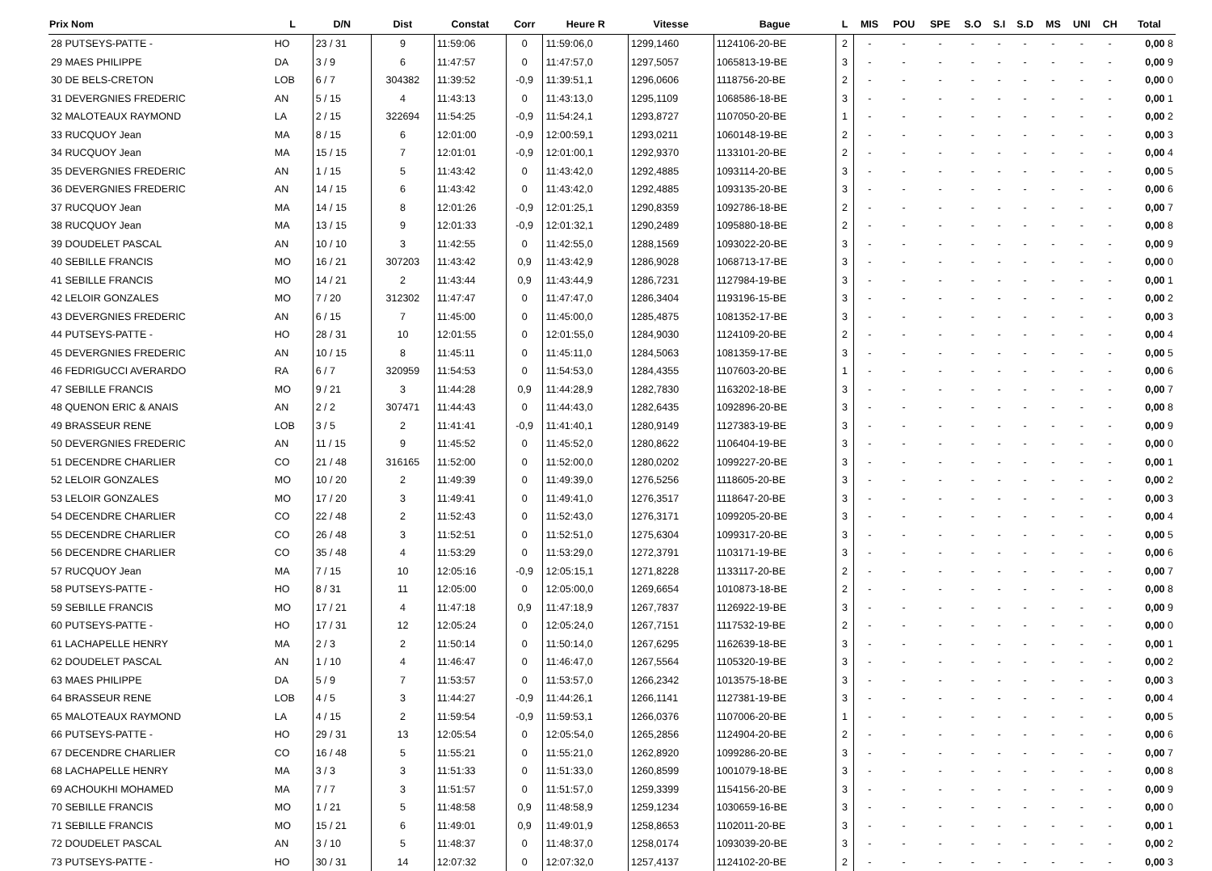| Prix Nom | L | D/N | Dist | Constat | Corr | Heure R | Vitesse | Bague | L | MIS | POU | SPE | S.O | S.I | S.D | MS | UNI | CH | Total |
| --- | --- | --- | --- | --- | --- | --- | --- | --- | --- | --- | --- | --- | --- | --- | --- | --- | --- | --- | --- |
| 28 PUTSEYS-PATTE - | HO | 23 / 31 | 9 | 11:59:06 | 0 | 11:59:06,0 | 1299,1460 | 1124106-20-BE | 2 | - | - | - | - | - | - | - | - | - | 0,00 8 |
| 29 MAES PHILIPPE | DA | 3 / 9 | 6 | 11:47:57 | 0 | 11:47:57,0 | 1297,5057 | 1065813-19-BE | 3 | - | - | - | - | - | - | - | - | - | 0,00 9 |
| 30 DE BELS-CRETON | LOB | 6 / 7 | 304382 | 11:39:52 | -0,9 | 11:39:51,1 | 1296,0606 | 1118756-20-BE | 2 | - | - | - | - | - | - | - | - | - | 0,00 0 |
| 31 DEVERGNIES FREDERIC | AN | 5 / 15 | 4 | 11:43:13 | 0 | 11:43:13,0 | 1295,1109 | 1068586-18-BE | 3 | - | - | - | - | - | - | - | - | - | 0,00 1 |
| 32 MALOTEAUX RAYMOND | LA | 2 / 15 | 322694 | 11:54:25 | -0,9 | 11:54:24,1 | 1293,8727 | 1107050-20-BE | 1 | - | - | - | - | - | - | - | - | - | 0,00 2 |
| 33 RUCQUOY Jean | MA | 8 / 15 | 6 | 12:01:00 | -0,9 | 12:00:59,1 | 1293,0211 | 1060148-19-BE | 2 | - | - | - | - | - | - | - | - | - | 0,00 3 |
| 34 RUCQUOY Jean | MA | 15 / 15 | 7 | 12:01:01 | -0,9 | 12:01:00,1 | 1292,9370 | 1133101-20-BE | 2 | - | - | - | - | - | - | - | - | - | 0,00 4 |
| 35 DEVERGNIES FREDERIC | AN | 1 / 15 | 5 | 11:43:42 | 0 | 11:43:42,0 | 1292,4885 | 1093114-20-BE | 3 | - | - | - | - | - | - | - | - | - | 0,00 5 |
| 36 DEVERGNIES FREDERIC | AN | 14 / 15 | 6 | 11:43:42 | 0 | 11:43:42,0 | 1292,4885 | 1093135-20-BE | 3 | - | - | - | - | - | - | - | - | - | 0,00 6 |
| 37 RUCQUOY Jean | MA | 14 / 15 | 8 | 12:01:26 | -0,9 | 12:01:25,1 | 1290,8359 | 1092786-18-BE | 2 | - | - | - | - | - | - | - | - | - | 0,00 7 |
| 38 RUCQUOY Jean | MA | 13 / 15 | 9 | 12:01:33 | -0,9 | 12:01:32,1 | 1290,2489 | 1095880-18-BE | 2 | - | - | - | - | - | - | - | - | - | 0,00 8 |
| 39 DOUDELET PASCAL | AN | 10 / 10 | 3 | 11:42:55 | 0 | 11:42:55,0 | 1288,1569 | 1093022-20-BE | 3 | - | - | - | - | - | - | - | - | - | 0,00 9 |
| 40 SEBILLE FRANCIS | MO | 16 / 21 | 307203 | 11:43:42 | 0,9 | 11:43:42,9 | 1286,9028 | 1068713-17-BE | 3 | - | - | - | - | - | - | - | - | - | 0,00 0 |
| 41 SEBILLE FRANCIS | MO | 14 / 21 | 2 | 11:43:44 | 0,9 | 11:43:44,9 | 1286,7231 | 1127984-19-BE | 3 | - | - | - | - | - | - | - | - | - | 0,00 1 |
| 42 LELOIR GONZALES | MO | 7 / 20 | 312302 | 11:47:47 | 0 | 11:47:47,0 | 1286,3404 | 1193196-15-BE | 3 | - | - | - | - | - | - | - | - | - | 0,00 2 |
| 43 DEVERGNIES FREDERIC | AN | 6 / 15 | 7 | 11:45:00 | 0 | 11:45:00,0 | 1285,4875 | 1081352-17-BE | 3 | - | - | - | - | - | - | - | - | - | 0,00 3 |
| 44 PUTSEYS-PATTE - | HO | 28 / 31 | 10 | 12:01:55 | 0 | 12:01:55,0 | 1284,9030 | 1124109-20-BE | 2 | - | - | - | - | - | - | - | - | - | 0,00 4 |
| 45 DEVERGNIES FREDERIC | AN | 10 / 15 | 8 | 11:45:11 | 0 | 11:45:11,0 | 1284,5063 | 1081359-17-BE | 3 | - | - | - | - | - | - | - | - | - | 0,00 5 |
| 46 FEDRIGUCCI AVERARDO | RA | 6 / 7 | 320959 | 11:54:53 | 0 | 11:54:53,0 | 1284,4355 | 1107603-20-BE | 1 | - | - | - | - | - | - | - | - | - | 0,00 6 |
| 47 SEBILLE FRANCIS | MO | 9 / 21 | 3 | 11:44:28 | 0,9 | 11:44:28,9 | 1282,7830 | 1163202-18-BE | 3 | - | - | - | - | - | - | - | - | - | 0,00 7 |
| 48 QUENON ERIC & ANAIS | AN | 2 / 2 | 307471 | 11:44:43 | 0 | 11:44:43,0 | 1282,6435 | 1092896-20-BE | 3 | - | - | - | - | - | - | - | - | - | 0,00 8 |
| 49 BRASSEUR RENE | LOB | 3 / 5 | 2 | 11:41:41 | -0,9 | 11:41:40,1 | 1280,9149 | 1127383-19-BE | 3 | - | - | - | - | - | - | - | - | - | 0,00 9 |
| 50 DEVERGNIES FREDERIC | AN | 11 / 15 | 9 | 11:45:52 | 0 | 11:45:52,0 | 1280,8622 | 1106404-19-BE | 3 | - | - | - | - | - | - | - | - | - | 0,00 0 |
| 51 DECENDRE CHARLIER | CO | 21 / 48 | 316165 | 11:52:00 | 0 | 11:52:00,0 | 1280,0202 | 1099227-20-BE | 3 | - | - | - | - | - | - | - | - | - | 0,00 1 |
| 52 LELOIR GONZALES | MO | 10 / 20 | 2 | 11:49:39 | 0 | 11:49:39,0 | 1276,5256 | 1118605-20-BE | 3 | - | - | - | - | - | - | - | - | - | 0,00 2 |
| 53 LELOIR GONZALES | MO | 17 / 20 | 3 | 11:49:41 | 0 | 11:49:41,0 | 1276,3517 | 1118647-20-BE | 3 | - | - | - | - | - | - | - | - | - | 0,00 3 |
| 54 DECENDRE CHARLIER | CO | 22 / 48 | 2 | 11:52:43 | 0 | 11:52:43,0 | 1276,3171 | 1099205-20-BE | 3 | - | - | - | - | - | - | - | - | - | 0,00 4 |
| 55 DECENDRE CHARLIER | CO | 26 / 48 | 3 | 11:52:51 | 0 | 11:52:51,0 | 1275,6304 | 1099317-20-BE | 3 | - | - | - | - | - | - | - | - | - | 0,00 5 |
| 56 DECENDRE CHARLIER | CO | 35 / 48 | 4 | 11:53:29 | 0 | 11:53:29,0 | 1272,3791 | 1103171-19-BE | 3 | - | - | - | - | - | - | - | - | - | 0,00 6 |
| 57 RUCQUOY Jean | MA | 7 / 15 | 10 | 12:05:16 | -0,9 | 12:05:15,1 | 1271,8228 | 1133117-20-BE | 2 | - | - | - | - | - | - | - | - | - | 0,00 7 |
| 58 PUTSEYS-PATTE - | HO | 8 / 31 | 11 | 12:05:00 | 0 | 12:05:00,0 | 1269,6654 | 1010873-18-BE | 2 | - | - | - | - | - | - | - | - | - | 0,00 8 |
| 59 SEBILLE FRANCIS | MO | 17 / 21 | 4 | 11:47:18 | 0,9 | 11:47:18,9 | 1267,7837 | 1126922-19-BE | 3 | - | - | - | - | - | - | - | - | - | 0,00 9 |
| 60 PUTSEYS-PATTE - | HO | 17 / 31 | 12 | 12:05:24 | 0 | 12:05:24,0 | 1267,7151 | 1117532-19-BE | 2 | - | - | - | - | - | - | - | - | - | 0,00 0 |
| 61 LACHAPELLE HENRY | MA | 2 / 3 | 2 | 11:50:14 | 0 | 11:50:14,0 | 1267,6295 | 1162639-18-BE | 3 | - | - | - | - | - | - | - | - | - | 0,00 1 |
| 62 DOUDELET PASCAL | AN | 1 / 10 | 4 | 11:46:47 | 0 | 11:46:47,0 | 1267,5564 | 1105320-19-BE | 3 | - | - | - | - | - | - | - | - | - | 0,00 2 |
| 63 MAES PHILIPPE | DA | 5 / 9 | 7 | 11:53:57 | 0 | 11:53:57,0 | 1266,2342 | 1013575-18-BE | 3 | - | - | - | - | - | - | - | - | - | 0,00 3 |
| 64 BRASSEUR RENE | LOB | 4 / 5 | 3 | 11:44:27 | -0,9 | 11:44:26,1 | 1266,1141 | 1127381-19-BE | 3 | - | - | - | - | - | - | - | - | - | 0,00 4 |
| 65 MALOTEAUX RAYMOND | LA | 4 / 15 | 2 | 11:59:54 | -0,9 | 11:59:53,1 | 1266,0376 | 1107006-20-BE | 1 | - | - | - | - | - | - | - | - | - | 0,00 5 |
| 66 PUTSEYS-PATTE - | HO | 29 / 31 | 13 | 12:05:54 | 0 | 12:05:54,0 | 1265,2856 | 1124904-20-BE | 2 | - | - | - | - | - | - | - | - | - | 0,00 6 |
| 67 DECENDRE CHARLIER | CO | 16 / 48 | 5 | 11:55:21 | 0 | 11:55:21,0 | 1262,8920 | 1099286-20-BE | 3 | - | - | - | - | - | - | - | - | - | 0,00 7 |
| 68 LACHAPELLE HENRY | MA | 3 / 3 | 3 | 11:51:33 | 0 | 11:51:33,0 | 1260,8599 | 1001079-18-BE | 3 | - | - | - | - | - | - | - | - | - | 0,00 8 |
| 69 ACHOUKHI MOHAMED | MA | 7 / 7 | 3 | 11:51:57 | 0 | 11:51:57,0 | 1259,3399 | 1154156-20-BE | 3 | - | - | - | - | - | - | - | - | - | 0,00 9 |
| 70 SEBILLE FRANCIS | MO | 1 / 21 | 5 | 11:48:58 | 0,9 | 11:48:58,9 | 1259,1234 | 1030659-16-BE | 3 | - | - | - | - | - | - | - | - | - | 0,00 0 |
| 71 SEBILLE FRANCIS | MO | 15 / 21 | 6 | 11:49:01 | 0,9 | 11:49:01,9 | 1258,8653 | 1102011-20-BE | 3 | - | - | - | - | - | - | - | - | - | 0,00 1 |
| 72 DOUDELET PASCAL | AN | 3 / 10 | 5 | 11:48:37 | 0 | 11:48:37,0 | 1258,0174 | 1093039-20-BE | 3 | - | - | - | - | - | - | - | - | - | 0,00 2 |
| 73 PUTSEYS-PATTE - | HO | 30 / 31 | 14 | 12:07:32 | 0 | 12:07:32,0 | 1257,4137 | 1124102-20-BE | 2 | - | - | - | - | - | - | - | - | - | 0,00 3 |